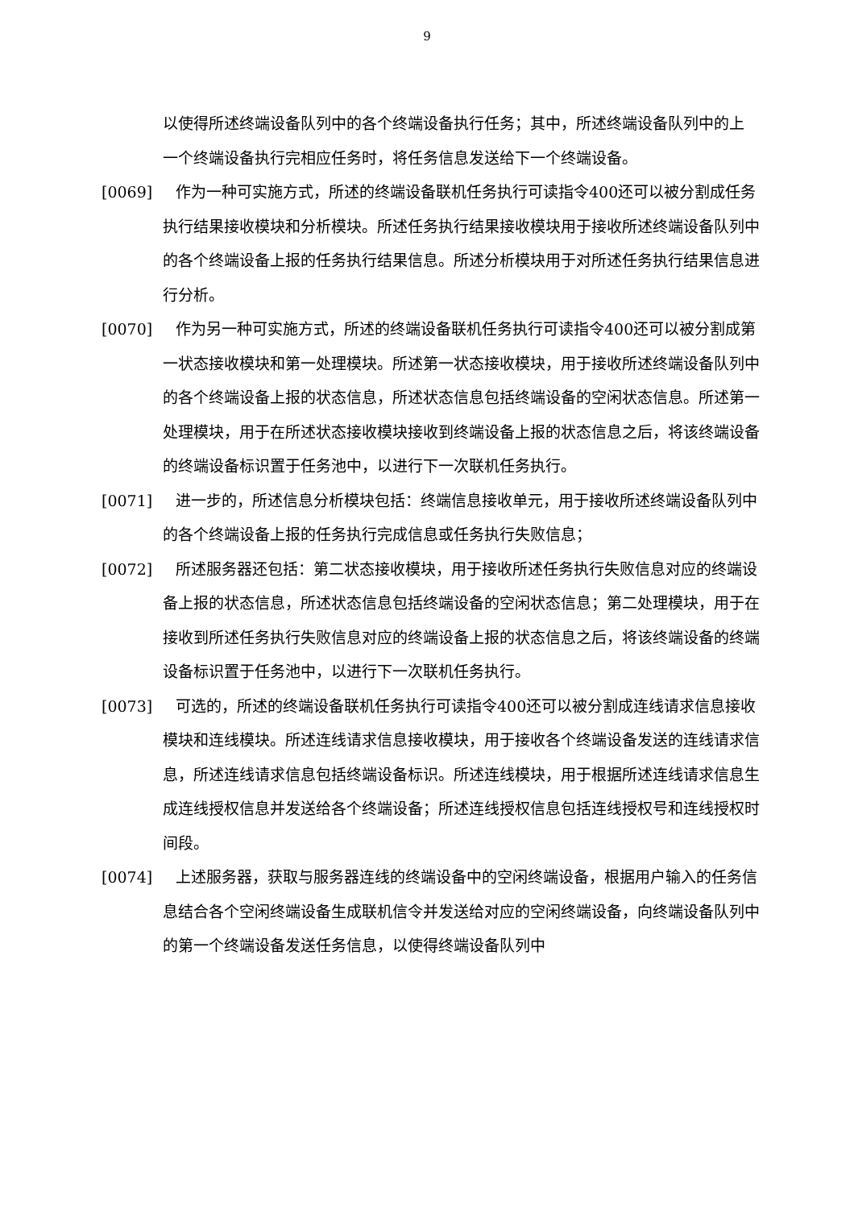9
以使得所述终端设备队列中的各个终端设备执行任务；其中，所述终端设备队列中的上一个终端设备执行完相应任务时，将任务信息发送给下一个终端设备。
[0069] 作为一种可实施方式，所述的终端设备联机任务执行可读指令400还可以被分割成任务执行结果接收模块和分析模块。所述任务执行结果接收模块用于接收所述终端设备队列中的各个终端设备上报的任务执行结果信息。所述分析模块用于对所述任务执行结果信息进行分析。
[0070] 作为另一种可实施方式，所述的终端设备联机任务执行可读指令400还可以被分割成第一状态接收模块和第一处理模块。所述第一状态接收模块，用于接收所述终端设备队列中的各个终端设备上报的状态信息，所述状态信息包括终端设备的空闲状态信息。所述第一处理模块，用于在所述状态接收模块接收到终端设备上报的状态信息之后，将该终端设备的终端设备标识置于任务池中，以进行下一次联机任务执行。
[0071] 进一步的，所述信息分析模块包括：终端信息接收单元，用于接收所述终端设备队列中的各个终端设备上报的任务执行完成信息或任务执行失败信息；
[0072] 所述服务器还包括：第二状态接收模块，用于接收所述任务执行失败信息对应的终端设备上报的状态信息，所述状态信息包括终端设备的空闲状态信息；第二处理模块，用于在接收到所述任务执行失败信息对应的终端设备上报的状态信息之后，将该终端设备的终端设备标识置于任务池中，以进行下一次联机任务执行。
[0073] 可选的，所述的终端设备联机任务执行可读指令400还可以被分割成连线请求信息接收模块和连线模块。所述连线请求信息接收模块，用于接收各个终端设备发送的连线请求信息，所述连线请求信息包括终端设备标识。所述连线模块，用于根据所述连线请求信息生成连线授权信息并发送给各个终端设备；所述连线授权信息包括连线授权号和连线授权时间段。
[0074] 上述服务器，获取与服务器连线的终端设备中的空闲终端设备，根据用户输入的任务信息结合各个空闲终端设备生成联机信令并发送给对应的空闲终端设备，向终端设备队列中的第一个终端设备发送任务信息，以使得终端设备队列中